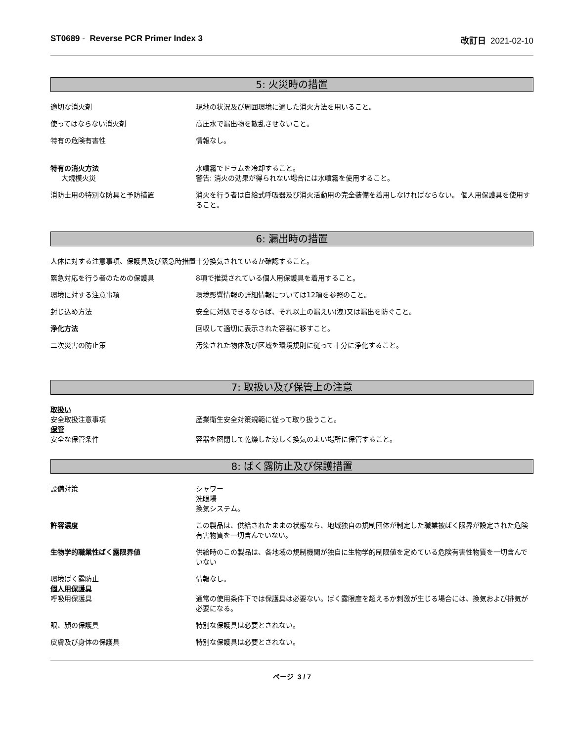ST0689 - Reverse PCR Primer Index 3 改訂日 2021-02-10
5: 火災時の措置
適切な消火剤 現地の状況及び周囲環境に適した消火方法を用いること。
使ってはならない消火剤 高圧水で漏出物を散乱させないこと。
特有の危険有害性 情報なし。
特有の消火方法
大規模火災
水噴霧でドラムを冷却すること。
警告: 消火の効果が得られない場合には水噴霧を使用すること。
消防士用の特別な防具と予防措置 消火を行う者は自給式呼吸器及び消火活動用の完全装備を着用しなければならない。 個人用保護具を使用すること。
6: 漏出時の措置
人体に対する注意事項、保護具及び緊急時措置 十分換気されているか確認すること。
緊急対応を行う者のための保護具 8項で推奨されている個人用保護具を着用すること。
環境に対する注意事項 環境影響情報の詳細情報については12項を参照のこと。
封じ込め方法 安全に対処できるならば、それ以上の漏えい(洩)又は漏出を防ぐこと。
浄化方法 回収して適切に表示された容器に移すこと。
二次災害の防止策 汚染された物体及び区域を環境規則に従って十分に浄化すること。
7: 取扱い及び保管上の注意
取扱い
安全取扱注意事項
産業衛生安全対策規範に従って取り扱うこと。
保管
安全な保管条件
容器を密閉して乾燥した涼しく換気のよい場所に保管すること。
8: ばく露防止及び保護措置
設備対策 シャワー
洗眼場
換気システム。
許容濃度 この製品は、供給されたままの状態なら、地域独自の規制団体が制定した職業被ばく限界が設定された危険有害物質を一切含んでいない。
生物学的職業性ばく露限界値 供給時のこの製品は、各地域の規制機関が独自に生物学的制限値を定めている危険有害性物質を一切含んでいない
環境ばく露防止
個人用保護具
呼吸用保護具
情報なし。
通常の使用条件下では保護具は必要ない。ばく露限度を超えるか刺激が生じる場合には、換気および排気が必要になる。
眼、顔の保護具 特別な保護具は必要とされない。
皮膚及び身体の保護具 特別な保護具は必要とされない。
ページ 3 / 7